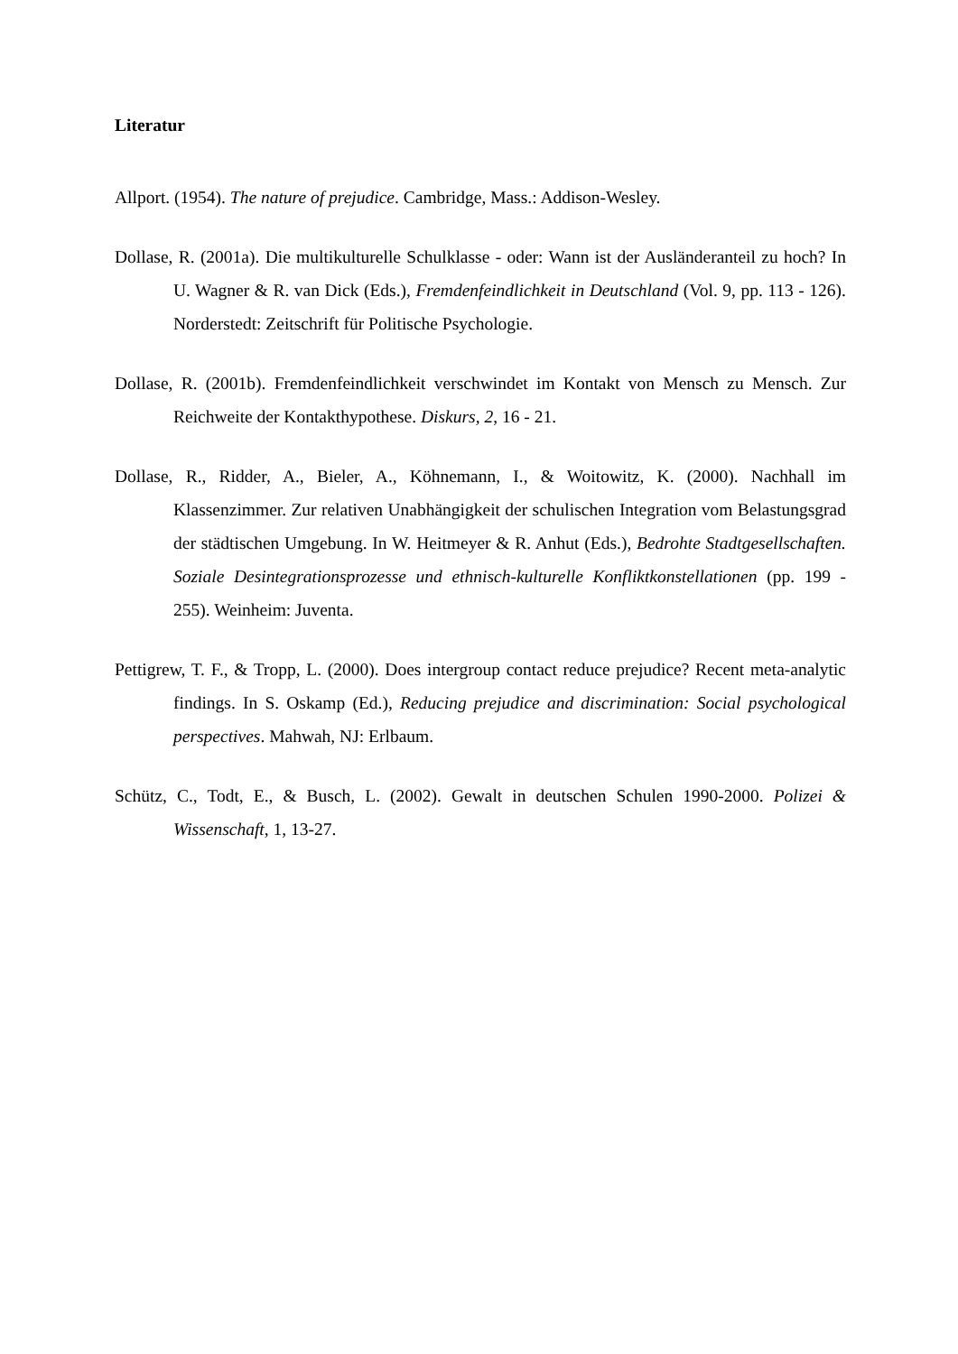Literatur
Allport. (1954). The nature of prejudice. Cambridge, Mass.: Addison-Wesley.
Dollase, R. (2001a). Die multikulturelle Schulklasse - oder: Wann ist der Ausländeranteil zu hoch? In U. Wagner & R. van Dick (Eds.), Fremdenfeindlichkeit in Deutschland (Vol. 9, pp. 113 - 126). Norderstedt: Zeitschrift für Politische Psychologie.
Dollase, R. (2001b). Fremdenfeindlichkeit verschwindet im Kontakt von Mensch zu Mensch. Zur Reichweite der Kontakthypothese. Diskurs, 2, 16 - 21.
Dollase, R., Ridder, A., Bieler, A., Köhnemann, I., & Woitowitz, K. (2000). Nachhall im Klassenzimmer. Zur relativen Unabhängigkeit der schulischen Integration vom Belastungsgrad der städtischen Umgebung. In W. Heitmeyer & R. Anhut (Eds.), Bedrohte Stadtgesellschaften. Soziale Desintegrationsprozesse und ethnisch-kulturelle Konfliktkonstellationen (pp. 199 - 255). Weinheim: Juventa.
Pettigrew, T. F., & Tropp, L. (2000). Does intergroup contact reduce prejudice? Recent meta-analytic findings. In S. Oskamp (Ed.), Reducing prejudice and discrimination: Social psychological perspectives. Mahwah, NJ: Erlbaum.
Schütz, C., Todt, E., & Busch, L. (2002). Gewalt in deutschen Schulen 1990-2000. Polizei & Wissenschaft, 1, 13-27.